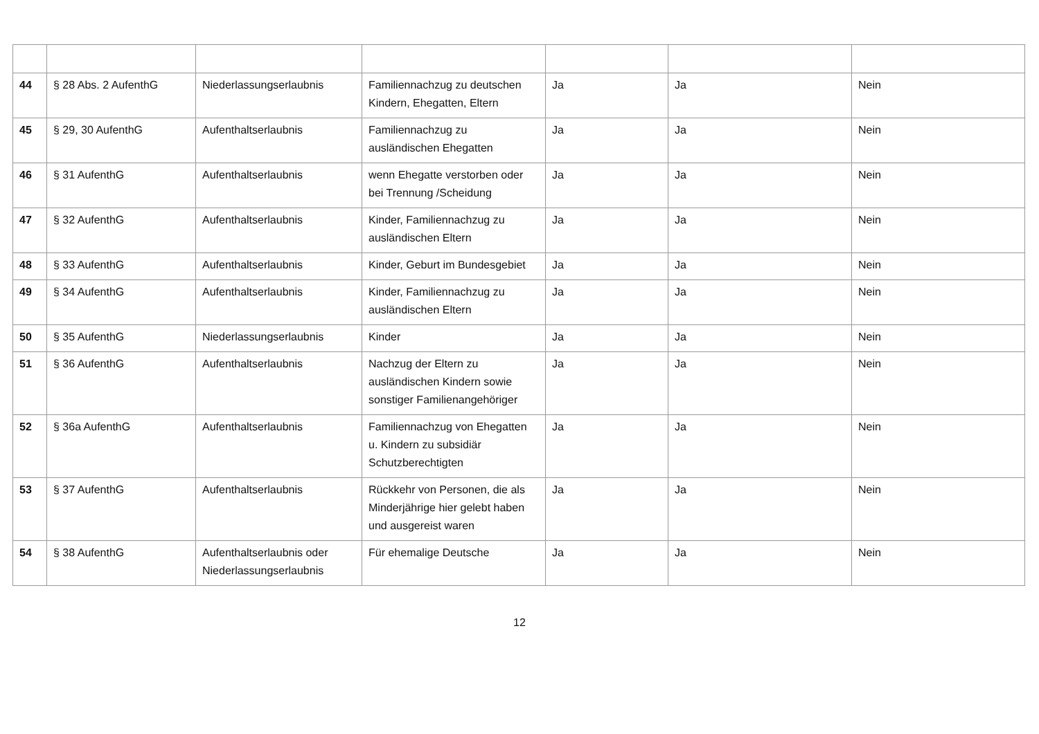| 44 | § 28 Abs. 2 AufenthG | Niederlassungserlaubnis | Familiennachzug zu deutschen Kindern, Ehegatten, Eltern | Ja | Ja | Nein |
| 45 | § 29, 30 AufenthG | Aufenthaltserlaubnis | Familiennachzug zu ausländischen Ehegatten | Ja | Ja | Nein |
| 46 | § 31 AufenthG | Aufenthaltserlaubnis | wenn Ehegatte verstorben oder bei Trennung /Scheidung | Ja | Ja | Nein |
| 47 | § 32 AufenthG | Aufenthaltserlaubnis | Kinder, Familiennachzug zu ausländischen Eltern | Ja | Ja | Nein |
| 48 | § 33 AufenthG | Aufenthaltserlaubnis | Kinder, Geburt im Bundesgebiet | Ja | Ja | Nein |
| 49 | § 34 AufenthG | Aufenthaltserlaubnis | Kinder, Familiennachzug zu ausländischen Eltern | Ja | Ja | Nein |
| 50 | § 35 AufenthG | Niederlassungserlaubnis | Kinder | Ja | Ja | Nein |
| 51 | § 36 AufenthG | Aufenthaltserlaubnis | Nachzug der Eltern zu ausländischen Kindern sowie sonstiger Familienangehöriger | Ja | Ja | Nein |
| 52 | § 36a AufenthG | Aufenthaltserlaubnis | Familiennachzug von Ehegatten u. Kindern zu subsidiär Schutzberechtigten | Ja | Ja | Nein |
| 53 | § 37 AufenthG | Aufenthaltserlaubnis | Rückkehr von Personen, die als Minderjährige hier gelebt haben und ausgereist waren | Ja | Ja | Nein |
| 54 | § 38 AufenthG | Aufenthaltserlaubnis oder Niederlassungserlaubnis | Für ehemalige Deutsche | Ja | Ja | Nein |
12